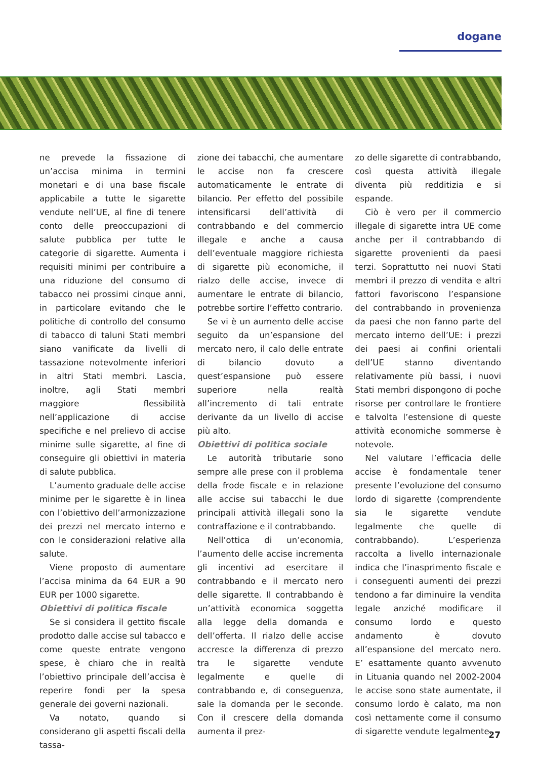dogane
ne prevede la fissazione di un’accisa minima in termini monetari e di una base fiscale applicabile a tutte le sigarette vendute nell’UE, al fine di tenere conto delle preoccupazioni di salute pubblica per tutte le categorie di sigarette. Aumenta i requisiti minimi per contribuire a una riduzione del consumo di tabacco nei prossimi cinque anni, in particolare evitando che le politiche di controllo del consumo di tabacco di taluni Stati membri siano vanificate da livelli di tassazione notevolmente inferiori in altri Stati membri. Lascia, inoltre, agli Stati membri maggiore flessibilità nell’applicazione di accise specifiche e nel prelievo di accise minime sulle sigarette, al fine di conseguire gli obiettivi in materia di salute pubblica.
L’aumento graduale delle accise minime per le sigarette è in linea con l’obiettivo dell’armonizzazione dei prezzi nel mercato interno e con le considerazioni relative alla salute.
Viene proposto di aumentare l’accisa minima da 64 EUR a 90 EUR per 1000 sigarette.
Obiettivi di politica fiscale
Se si considera il gettito fiscale prodotto dalle accise sul tabacco e come queste entrate vengono spese, è chiaro che in realtà l’obiettivo principale dell’accisa è reperire fondi per la spesa generale dei governi nazionali.
Va notato, quando si considerano gli aspetti fiscali della tassa-
zione dei tabacchi, che aumentare le accise non fa crescere automaticamente le entrate di bilancio. Per effetto del possibile intensificarsi dell’attività di contrabbando e del commercio illegale e anche a causa dell’eventuale maggiore richiesta di sigarette più economiche, il rialzo delle accise, invece di aumentare le entrate di bilancio, potrebbe sortire l’effetto contrario.
Se vi è un aumento delle accise seguito da un’espansione del mercato nero, il calo delle entrate di bilancio dovuto a quest’espansione può essere superiore nella realtà all’incremento di tali entrate derivante da un livello di accise più alto.
Obiettivi di politica sociale
Le autorità tributarie sono sempre alle prese con il problema della frode fiscale e in relazione alle accise sui tabacchi le due principali attività illegali sono la contraffazione e il contrabbando.
Nell’ottica di un’economia, l’aumento delle accise incrementa gli incentivi ad esercitare il contrabbando e il mercato nero delle sigarette. Il contrabbando è un’attività economica soggetta alla legge della domanda e dell’offerta. Il rialzo delle accise accresce la differenza di prezzo tra le sigarette vendute legalmente e quelle di contrabbando e, di conseguenza, sale la domanda per le seconde. Con il crescere della domanda aumenta il prez-
zo delle sigarette di contrabbando, così questa attività illegale diventa più redditizia e si espande.
Ciò è vero per il commercio illegale di sigarette intra UE come anche per il contrabbando di sigarette provenienti da paesi terzi. Soprattutto nei nuovi Stati membri il prezzo di vendita e altri fattori favoriscono l’espansione del contrabbando in provenienza da paesi che non fanno parte del mercato interno dell’UE: i prezzi dei paesi ai confini orientali dell’UE stanno diventando relativamente più bassi, i nuovi Stati membri dispongono di poche risorse per controllare le frontiere e talvolta l’estensione di queste attività economiche sommerse è notevole.
Nel valutare l’efficacia delle accise è fondamentale tener presente l’evoluzione del consumo lordo di sigarette (comprendente sia le sigarette vendute legalmente che quelle di contrabbando). L’esperienza raccolta a livello internazionale indica che l’inasprimento fiscale e i conseguenti aumenti dei prezzi tendono a far diminuire la vendita legale anziché modificare il consumo lordo e questo andamento è dovuto all’espansione del mercato nero. E’ esattamente quanto avvenuto in Lituania quando nel 2002-2004 le accise sono state aumentate, il consumo lordo è calato, ma non così nettamente come il consumo di sigarette vendute legalmente.
27